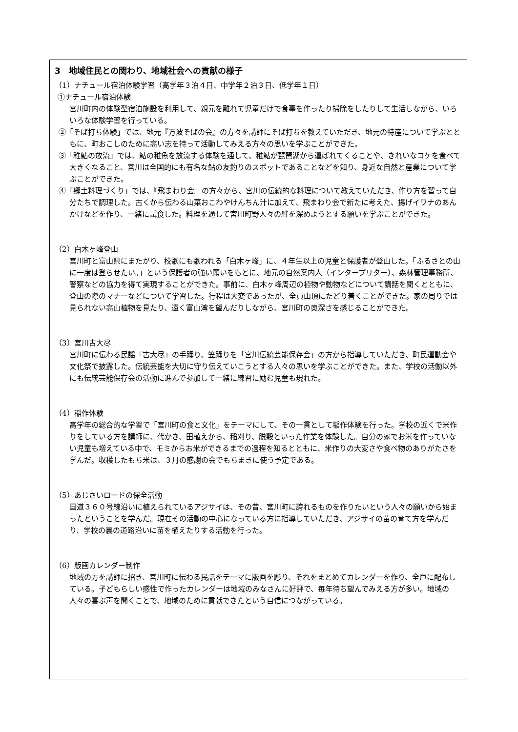3　地域住民との関わり、地域社会への貢献の様子
（1）ナチュール宿泊体験学習（高学年３泊４日、中学年２泊３日、低学年１日）
①ナチュール宿泊体験
宮川町内の体験型宿泊施設を利用して、親元を離れて児童だけで食事を作ったり掃除をしたりして生活しながら、いろいろな体験学習を行っている。
②「そば打ち体験」では、地元『万波そばの会』の方々を講師にそば打ちを教えていただき、地元の特産について学ぶとともに、町おこしのために高い志を持って活動してみえる方々の思いを学ぶことができた。
③「稚鮎の放流」では、鮎の稚魚を放流する体験を通して、稚鮎が琵琶湖から運ばれてくることや、きれいなコケを食べて大きくなること、宮川は全国的にも有名な鮎の友釣りのスポットであることなどを知り、身近な自然と産業について学ぶことができた。
④「郷土料理づくり」では、『飛まわり会』の方々から、宮川の伝統的な料理について教えていただき、作り方を習って自分たちで調理した。古くから伝わる山菜おこわやけんちん汁に加えて、飛まわり会で新たに考えた、揚げイワナのあんかけなどを作り、一緒に試食した。料理を通して宮川町野人々の絆を深めようとする願いを学ぶことができた。
（2）白木ヶ峰登山
宮川町と富山県にまたがり、校歌にも歌われる「白木ヶ峰」に、４年生以上の児童と保護者が登山した。「ふるさとの山に一度は登らせたい。」という保護者の強い願いをもとに、地元の自然案内人（インタープリター）、森林管理事務所、警察などの協力を得て実現することができた。事前に、白木ヶ峰周辺の植物や動物などについて講話を聞くとともに、登山の際のマナーなどについて学習した。行程は大変であったが、全員山頂にたどり着くことができた。家の周りでは見られない高山植物を見たり、遠く富山湾を望んだりしながら、宮川町の奥深さを感じることができた。
（3）宮川古大尽
宮川町に伝わる民謡『古大尽』の手踊り、笠踊りを「宮川伝統芸能保存会」の方から指導していただき、町民運動会や文化祭で披露した。伝統芸能を大切に守り伝えていこうとする人々の思いを学ぶことができた。また、学校の活動以外にも伝統芸能保存会の活動に進んで参加して一緒に練習に励む児童も現れた。
（4）稲作体験
高学年の総合的な学習で「宮川町の食と文化」をテーマにして、その一貫として稲作体験を行った。学校の近くで米作りをしている方を講師に、代かき、田植えから、稲刈り、脱穀といった作業を体験した。自分の家でお米を作っていない児童も増えている中で、モミからお米ができるまでの過程を知るとともに、米作りの大変さや食べ物のありがたさを学んだ。収穫したもち米は、３月の感謝の会でもちまきに使う予定である。
（5）あじさいロードの保全活動
国道３６０号線沿いに植えられているアジサイは、その昔、宮川町に誇れるものを作りたいという人々の願いから始まったということを学んだ。現在その活動の中心になっている方に指導していただき、アジサイの苗の育て方を学んだり、学校の裏の道路沿いに苗を植えたりする活動を行った。
（6）版画カレンダー制作
地域の方を講師に招き、宮川町に伝わる民話をテーマに版画を彫り、それをまとめてカレンダーを作り、全戸に配布している。子どもらしい感性で作ったカレンダーは地域のみなさんに好評で、毎年待ち望んでみえる方が多い。地域の人々の喜ぶ声を聞くことで、地域のために貢献できたという自信につながっている。